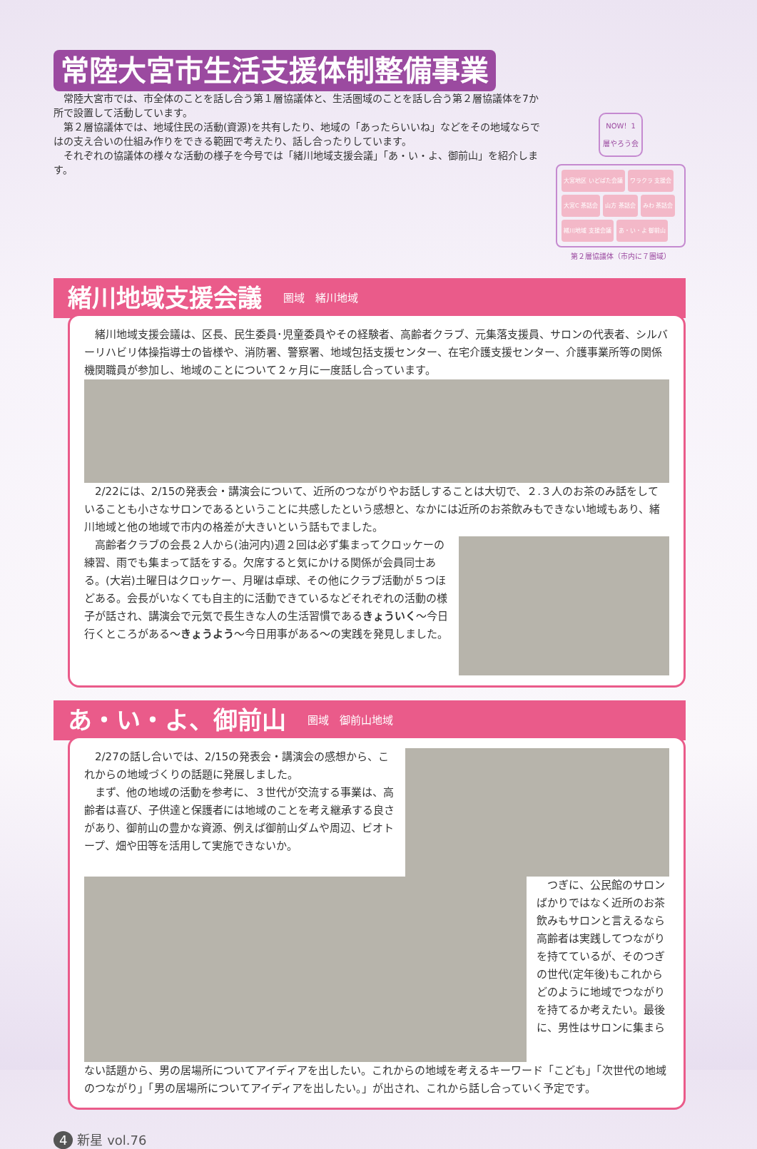常陸大宮市生活支援体制整備事業
　常陸大宮市では、市全体のことを話し合う第１層協議体と、生活圏域のことを話し合う第２層協議体を7か所で設置して活動しています。
　第２層協議体では、地域住民の活動(資源)を共有したり、地域の「あったらいいね」などをその地域ならではの支え合いの仕組み作りをできる範囲で考えたり、話し合ったりしています。
　それぞれの協議体の様々な活動の様子を今号では「緒川地域支援会議」「あ・い・よ、御前山」を紹介します。
NOW！1層やろう会
大宮地区 いどばた会議 ワラクラ 支援会 大宮C 茶話会 山方 茶話会 みわ 茶話会 緒川地域 支援会議 あ・い・よ 御前山
第２層協議体（市内に７圏域）
緒川地域支援会議 圏域　緒川地域
緒川地域支援会議は、区長、民生委員･児童委員やその経験者、高齢者クラブ、元集落支援員、サロンの代表者、シルバーリハビリ体操指導士の皆様や、消防署、警察署、地域包括支援センター、在宅介護支援センター、介護事業所等の関係機関職員が参加し、地域のことについて２ヶ月に一度話し合っています。
2/22には、2/15の発表会・講演会について、近所のつながりやお話しすることは大切で、２.３人のお茶のみ話をしていることも小さなサロンであるということに共感したという感想と、なかには近所のお茶飲みもできない地域もあり、緒川地域と他の地域で市内の格差が大きいという話もでました。
高齢者クラブの会長２人から(油河内)週２回は必ず集まってクロッケーの練習、雨でも集まって話をする。欠席すると気にかける関係が会員同士ある。(大岩)土曜日はクロッケー、月曜は卓球、その他にクラブ活動が５つほどある。会長がいなくても自主的に活動できているなどそれぞれの活動の様子が話され、講演会で元気で長生きな人の生活習慣であるきょういく～今日行くところがある～きょうよう～今日用事がある～の実践を発見しました。
あ・い・よ、御前山 圏域　御前山地域
2/27の話し合いでは、2/15の発表会・講演会の感想から、これからの地域づくりの話題に発展しました。
まず、他の地域の活動を参考に、３世代が交流する事業は、高齢者は喜び、子供達と保護者には地域のことを考え継承する良さがあり、御前山の豊かな資源、例えば御前山ダムや周辺、ビオトープ、畑や田等を活用して実施できないか。
つぎに、公民館のサロンばかりではなく近所のお茶飲みもサロンと言えるなら高齢者は実践してつながりを持てているが、そのつぎの世代(定年後)もこれからどのように地域でつながりを持てるか考えたい。最後に、男性はサロンに集まら
ない話題から、男の居場所についてアイディアを出したい。これからの地域を考えるキーワード「こども」「次世代の地域のつながり」「男の居場所についてアイディアを出したい。」が出され、これから話し合っていく予定です。
4 新星 vol.76